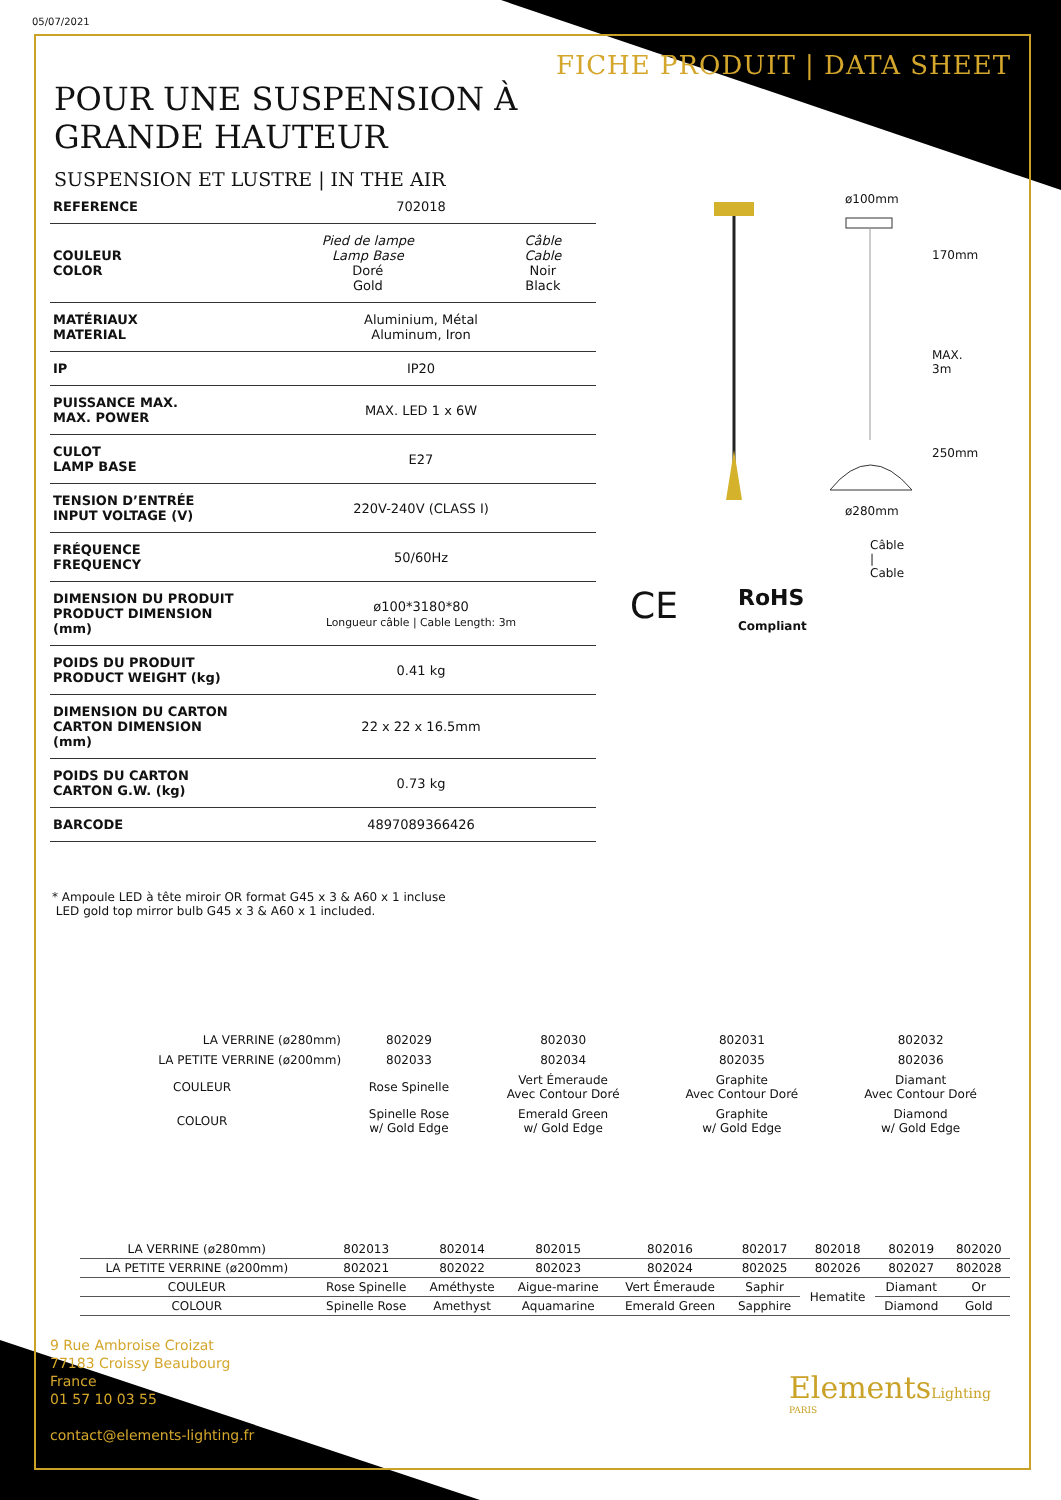05/07/2021
FICHE PRODUIT | DATA SHEET
POUR UNE SUSPENSION À
GRANDE HAUTEUR
SUSPENSION ET LUSTRE | IN THE AIR
| REFERENCE | 702018 | |
| COULEUR COLOR | Pied de lampe Lamp Base Doré Gold | Câble Cable Noir Black |
| MATÉRIAUX MATERIAL | Aluminium, Métal Aluminum, Iron | |
| IP | IP20 | |
| PUISSANCE MAX. MAX. POWER | MAX. LED 1 x 6W | |
| CULOT LAMP BASE | E27 | |
| TENSION D’ENTRÉE INPUT VOLTAGE (V) | 220V-240V (CLASS I) | |
| FRÉQUENCE FREQUENCY | 50/60Hz | |
| DIMENSION DU PRODUIT PRODUCT DIMENSION (mm) | ø100*3180*80 Longueur câble / Cable Length: 3m | |
| POIDS DU PRODUIT PRODUCT WEIGHT (kg) | 0.41 kg | |
| DIMENSION DU CARTON CARTON DIMENSION (mm) | 22 x 22 x 16.5mm | |
| POIDS DU CARTON CARTON G.W. (kg) | 0.73 kg | |
| BARCODE | 4897089366426 | |
* Ampoule LED à tête miroir OR format G45 x 3 & A60 x 1 incluse
LED gold top mirror bulb G45 x 3 & A60 x 1 included.
ø100mm
170mm
MAX. 3m
250mm
ø280mm
Câble | Cable
CE
RoHS
Compliant
| LA VERRINE (ø280mm) | 802029 | 802030 | 802031 | 802032 |
| LA PETITE VERRINE (ø200mm) | 802033 | 802034 | 802035 | 802036 |
| COULEUR | Rose Spinelle | Vert Émeraude Avec Contour Doré | Graphite Avec Contour Doré | Diamant Avec Contour Doré |
| COLOUR | Spinelle Rose w/ Gold Edge | Emerald Green w/ Gold Edge | Graphite w/ Gold Edge | Diamond w/ Gold Edge |
| LA VERRINE (ø280mm) | 802013 | 802014 | 802015 | 802016 | 802017 | 802018 | 802019 | 802020 |
| LA PETITE VERRINE (ø200mm) | 802021 | 802022 | 802023 | 802024 | 802025 | 802026 | 802027 | 802028 |
| COULEUR | Rose Spinelle | Améthyste | Aigue-marine | Vert Émeraude | Saphir | Hematite | Diamant | Or |
| COLOUR | Spinelle Rose | Amethyst | Aquamarine | Emerald Green | Sapphire | | Diamond | Gold |
9 Rue Ambroise Croizat
77183 Croissy Beaubourg
France
01 57 10 03 55
contact@elements-lighting.fr
ElementsLighting
PARIS